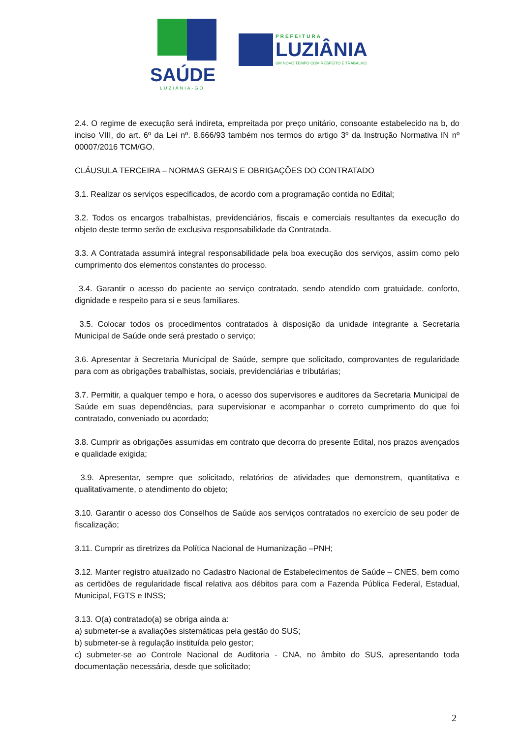SAÚDE
LUZIÂNIA-GO
PREFEITURA
LUZIÂNIA
UM NOVO TEMPO COM RESPEITO E TRABALHO.
2.4. O regime de execução será indireta, empreitada por preço unitário, consoante estabelecido na b, do inciso VIII, do art. 6º da Lei nº. 8.666/93 também nos termos do artigo 3º da Instrução Normativa IN nº 00007/2016 TCM/GO.
CLÁUSULA TERCEIRA – NORMAS GERAIS E OBRIGAÇÕES DO CONTRATADO
3.1. Realizar os serviços especificados, de acordo com a programação contida no Edital;
3.2. Todos os encargos trabalhistas, previdenciários, fiscais e comerciais resultantes da execução do objeto deste termo serão de exclusiva responsabilidade da Contratada.
3.3. A Contratada assumirá integral responsabilidade pela boa execução dos serviços, assim como pelo cumprimento dos elementos constantes do processo.
3.4. Garantir o acesso do paciente ao serviço contratado, sendo atendido com gratuidade, conforto, dignidade e respeito para si e seus familiares.
3.5. Colocar todos os procedimentos contratados à disposição da unidade integrante a Secretaria Municipal de Saúde onde será prestado o serviço;
3.6. Apresentar à Secretaria Municipal de Saúde, sempre que solicitado, comprovantes de regularidade para com as obrigações trabalhistas, sociais, previdenciárias e tributárias;
3.7. Permitir, a qualquer tempo e hora, o acesso dos supervisores e auditores da Secretaria Municipal de Saúde em suas dependências, para supervisionar e acompanhar o correto cumprimento do que foi contratado, conveniado ou acordado;
3.8. Cumprir as obrigações assumidas em contrato que decorra do presente Edital, nos prazos avençados e qualidade exigida;
3.9. Apresentar, sempre que solicitado, relatórios de atividades que demonstrem, quantitativa e qualitativamente, o atendimento do objeto;
3.10. Garantir o acesso dos Conselhos de Saúde aos serviços contratados no exercício de seu poder de fiscalização;
3.11. Cumprir as diretrizes da Política Nacional de Humanização –PNH;
3.12. Manter registro atualizado no Cadastro Nacional de Estabelecimentos de Saúde – CNES, bem como as certidões de regularidade fiscal relativa aos débitos para com a Fazenda Pública Federal, Estadual, Municipal, FGTS e INSS;
3.13. O(a) contratado(a) se obriga ainda a:
a) submeter-se a avaliações sistemáticas pela gestão do SUS;
b) submeter-se à regulação instituída pelo gestor;
c) submeter-se ao Controle Nacional de Auditoria - CNA, no âmbito do SUS, apresentando toda documentação necessária, desde que solicitado;
2